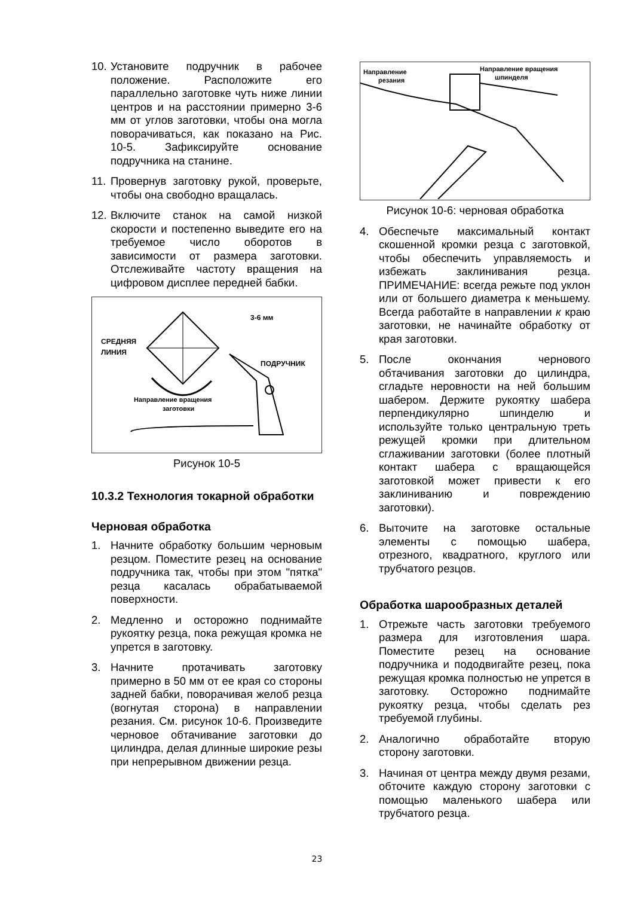10. Установите подручник в рабочее положение. Расположите его параллельно заготовке чуть ниже линии центров и на расстоянии примерно 3-6 мм от углов заготовки, чтобы она могла поворачиваться, как показано на Рис. 10-5. Зафиксируйте основание подручника на станине.
11. Провернув заготовку рукой, проверьте, чтобы она свободно вращалась.
12. Включите станок на самой низкой скорости и постепенно выведите его на требуемое число оборотов в зависимости от размера заготовки. Отслеживайте частоту вращения на цифровом дисплее передней бабки.
3-6 мм
СРЕДНЯЯ
ЛИНИЯ
ПОДРУЧНИК
Направление вращения
заготовки
Рисунок 10-5
10.3.2 Технология токарной обработки
Черновая обработка
1. Начните обработку большим черновым резцом. Поместите резец на основание подручника так, чтобы при этом "пятка" резца касалась обрабатываемой поверхности.
2. Медленно и осторожно поднимайте рукоятку резца, пока режущая кромка не упрется в заготовку.
3. Начните протачивать заготовку примерно в 50 мм от ее края со стороны задней бабки, поворачивая желоб резца (вогнутая сторона) в направлении резания. См. рисунок 10-6. Произведите черновое обтачивание заготовки до цилиндра, делая длинные широкие резы при непрерывном движении резца.
Направление
резания
Направление вращения
шпинделя
Рисунок 10-6: черновая обработка
4. Обеспечьте максимальный контакт скошенной кромки резца с заготовкой, чтобы обеспечить управляемость и избежать заклинивания резца. ПРИМЕЧАНИЕ: всегда режьте под уклон или от большего диаметра к меньшему. Всегда работайте в направлении к краю заготовки, не начинайте обработку от края заготовки.
5. После окончания чернового обтачивания заготовки до цилиндра, сгладьте неровности на ней большим шабером. Держите рукоятку шабера перпендикулярно шпинделю и используйте только центральную треть режущей кромки при длительном сглаживании заготовки (более плотный контакт шабера с вращающейся заготовкой может привести к его заклиниванию и повреждению заготовки).
6. Выточите на заготовке остальные элементы с помощью шабера, отрезного, квадратного, круглого или трубчатого резцов.
Обработка шарообразных деталей
1. Отрежьте часть заготовки требуемого размера для изготовления шара. Поместите резец на основание подручника и пододвигайте резец, пока режущая кромка полностью не упрется в заготовку. Осторожно поднимайте рукоятку резца, чтобы сделать рез требуемой глубины.
2. Аналогично обработайте вторую сторону заготовки.
3. Начиная от центра между двумя резами, обточите каждую сторону заготовки с помощью маленького шабера или трубчатого резца.
23